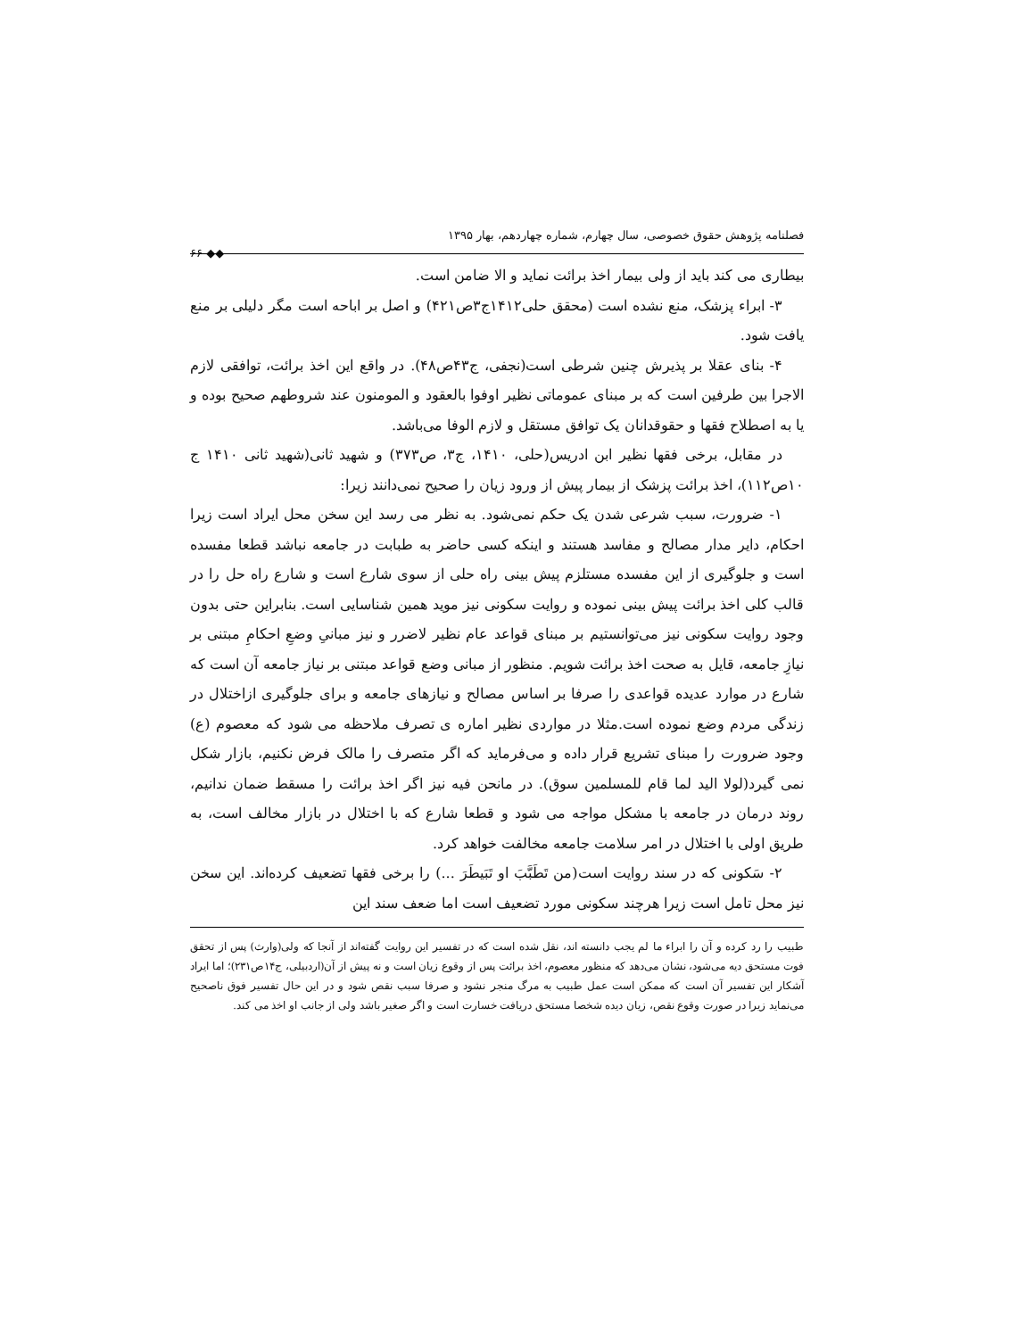فصلنامه پژوهش حقوق خصوصی، سال چهارم، شماره چهاردهم، بهار ۱۳۹۵ ◆◆ ۶۶
بیطاری می کند باید از ولی بیمار اخذ برائت نماید و الا ضامن است.
۳- ابراء پزشک، منع نشده است (محقق حلی۱۴۱۲ج۳ص۴۲۱) و اصل بر اباحه است مگر دلیلی بر منع یافت شود.
۴- بنای عقلا بر پذیرش چنین شرطی است(نجفی، ج۴۳ص۴۸). در واقع این اخذ برائت، توافقی لازم الاجرا بین طرفین است که بر مبنای عموماتی نظیر اوفوا بالعقود و المومنون عند شروطهم صحیح بوده و یا به اصطلاح فقها و حقوقدانان یک توافق مستقل و لازم الوفا می‌باشد.
در مقابل، برخی فقها نظیر ابن ادریس(حلی، ۱۴۱۰، ج۳، ص۳۷۳) و شهید ثانی(شهید ثانی ۱۴۱۰ ج ۱۰ص۱۱۲)، اخذ برائت پزشک از بیمار پیش از ورود زیان را صحیح نمی‌دانند زیرا:
۱- ضرورت، سبب شرعی شدن یک حکم نمی‌شود. به نظر می رسد این سخن محل ایراد است زیرا احکام، دایر مدار مصالح و مفاسد هستند و اینکه کسی حاضر به طبابت در جامعه نباشد قطعا مفسده است و جلوگیری از این مفسده مستلزم پیش بینی راه حلی از سوی شارع است و شارع راه حل را در قالب کلی اخذ برائت پیش بینی نموده و روایت سکونی نیز موید همین شناسایی است. بنابراین حتی بدون وجود روایت سکونی نیز می‌توانستیم بر مبنای قواعد عام نظیر لاضرر و نیز مبانیِ وضعِ احکامِ مبتنی بر نیازِ جامعه، قایل به صحت اخذ برائت شویم. منظور از مبانی وضع قواعد مبتنی بر نیاز جامعه آن است که شارع در موارد عدیده قواعدی را صرفا بر اساس مصالح و نیازهای جامعه و برای جلوگیری ازاختلال در زندگی مردم وضع نموده است.مثلا در مواردی نظیر اماره ی تصرف ملاحظه می شود که معصوم (ع) وجود ضرورت را مبنای تشریع قرار داده و می‌فرماید که اگر متصرف را مالک فرض نکنیم، بازار شکل نمی گیرد(لولا الید لما قام للمسلمین سوق). در مانحن فیه نیز اگر اخذ برائت را مسقط ضمان ندانیم، روند درمان در جامعه با مشکل مواجه می شود و قطعا شارع که با اختلال در بازار مخالف است، به طریق اولی با اختلال در امر سلامت جامعه مخالفت خواهد کرد.
۲- سَکونی که در سند روایت است(من تَطَبَّبَ او تَبَیطَرَ ...) را برخی فقها تضعیف کرده‌اند. این سخن نیز محل تامل است زیرا هرچند سکونی مورد تضعیف است اما ضعف سند این
طبیب را رد کرده و آن را ابراء ما لم یجب دانسته اند، نقل شده است که در تفسیر این روایت گفته‌اند از آنجا که ولی(وارث) پس از تحقق فوت مستحق دیه می‌شود، نشان می‌دهد که منظور معصوم، اخذ برائت پس از وقوع زیان است و نه پیش از آن(اردبیلی، ج۱۴ص۲۳۱)؛ اما ایراد آشکار این تفسیر آن است که ممکن است عمل طبیب به مرگ منجر نشود و صرفا سبب نقص شود و در این حال تفسیر فوق ناصحیح می‌نماید زیرا در صورت وقوع نقص، زیان دیده شخصا مستحق دریافت خسارت است و اگر صغیر باشد ولی از جانب او اخذ می کند.